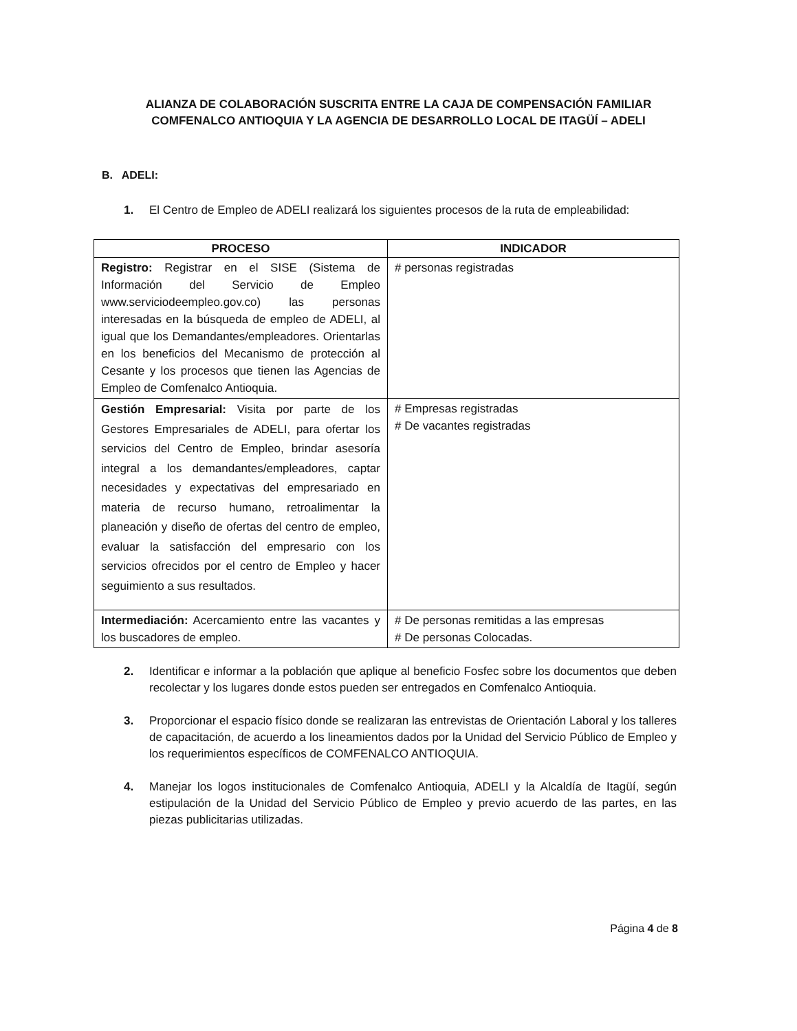ALIANZA DE COLABORACIÓN SUSCRITA ENTRE LA CAJA DE COMPENSACIÓN FAMILIAR
COMFENALCO ANTIOQUIA Y LA AGENCIA DE DESARROLLO LOCAL DE ITAGÜÍ – ADELI
B. ADELI:
1. El Centro de Empleo de ADELI realizará los siguientes procesos de la ruta de empleabilidad:
| PROCESO | INDICADOR |
| --- | --- |
| Registro: Registrar en el SISE (Sistema de Información del Servicio de Empleo www.serviciodeempleo.gov.co) las personas interesadas en la búsqueda de empleo de ADELI, al igual que los Demandantes/empleadores. Orientarlas en los beneficios del Mecanismo de protección al Cesante y los procesos que tienen las Agencias de Empleo de Comfenalco Antioquia. | # personas registradas |
| Gestión Empresarial: Visita por parte de los Gestores Empresariales de ADELI, para ofertar los servicios del Centro de Empleo, brindar asesoría integral a los demandantes/empleadores, captar necesidades y expectativas del empresariado en materia de recurso humano, retroalimentar la planeación y diseño de ofertas del centro de empleo, evaluar la satisfacción del empresario con los servicios ofrecidos por el centro de Empleo y hacer seguimiento a sus resultados. | # Empresas registradas # De vacantes registradas |
| Intermediación: Acercamiento entre las vacantes y los buscadores de empleo. | # De personas remitidas a las empresas # De personas Colocadas. |
2. Identificar e informar a la población que aplique al beneficio Fosfec sobre los documentos que deben recolectar y los lugares donde estos pueden ser entregados en Comfenalco Antioquia.
3. Proporcionar el espacio físico donde se realizaran las entrevistas de Orientación Laboral y los talleres de capacitación, de acuerdo a los lineamientos dados por la Unidad del Servicio Público de Empleo y los requerimientos específicos de COMFENALCO ANTIOQUIA.
4. Manejar los logos institucionales de Comfenalco Antioquia, ADELI y la Alcaldía de Itagüí, según estipulación de la Unidad del Servicio Público de Empleo y previo acuerdo de las partes, en las piezas publicitarias utilizadas.
Página 4 de 8